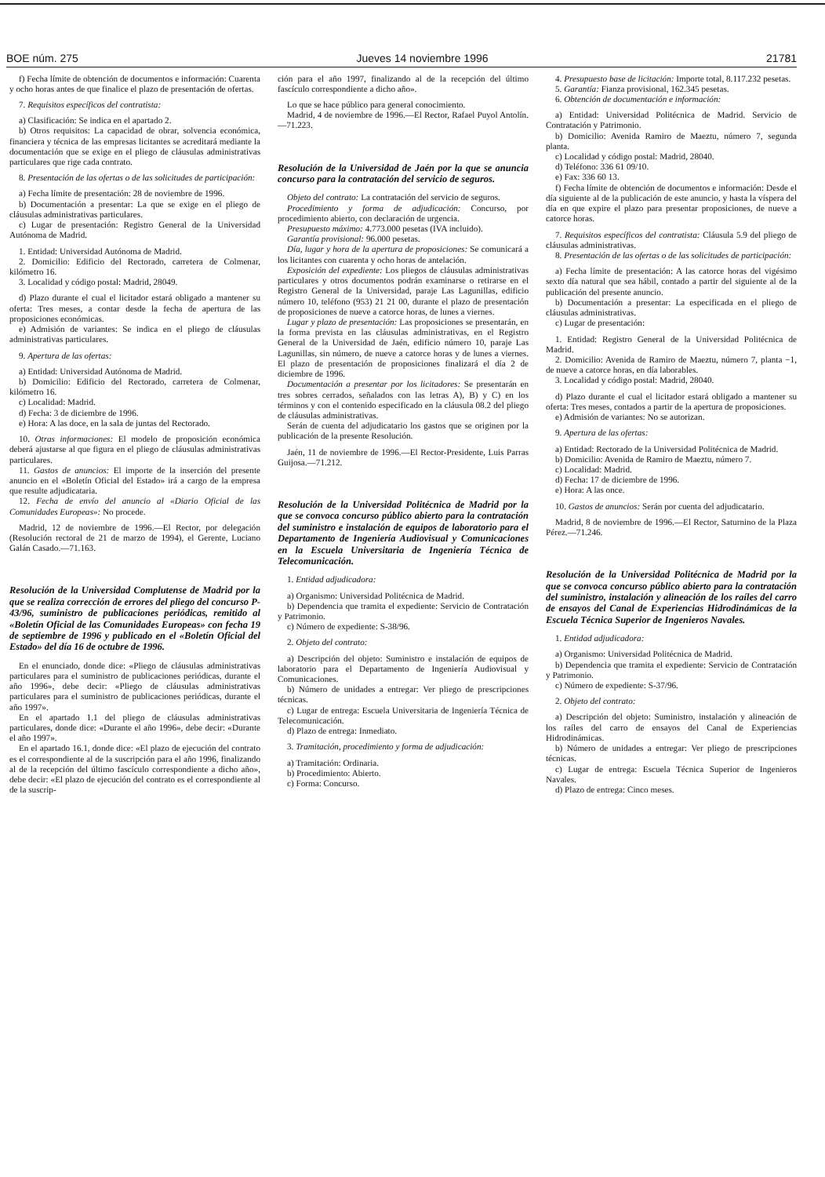BOE núm. 275 Jueves 14 noviembre 1996 21781
f) Fecha límite de obtención de documentos e información: Cuarenta y ocho horas antes de que finalice el plazo de presentación de ofertas.
7. Requisitos específicos del contratista:
a) Clasificación: Se indica en el apartado 2.
b) Otros requisitos: La capacidad de obrar, solvencia económica, financiera y técnica de las empresas licitantes se acreditará mediante la documentación que se exige en el pliego de cláusulas administrativas particulares que rige cada contrato.
8. Presentación de las ofertas o de las solicitudes de participación:
a) Fecha límite de presentación: 28 de noviembre de 1996.
b) Documentación a presentar: La que se exige en el pliego de cláusulas administrativas particulares.
c) Lugar de presentación: Registro General de la Universidad Autónoma de Madrid.
1. Entidad: Universidad Autónoma de Madrid.
2. Domicilio: Edificio del Rectorado, carretera de Colmenar, kilómetro 16.
3. Localidad y código postal: Madrid, 28049.
d) Plazo durante el cual el licitador estará obligado a mantener su oferta: Tres meses, a contar desde la fecha de apertura de las proposiciones económicas.
e) Admisión de variantes: Se indica en el pliego de cláusulas administrativas particulares.
9. Apertura de las ofertas:
a) Entidad: Universidad Autónoma de Madrid.
b) Domicilio: Edificio del Rectorado, carretera de Colmenar, kilómetro 16.
c) Localidad: Madrid.
d) Fecha: 3 de diciembre de 1996.
e) Hora: A las doce, en la sala de juntas del Rectorado.
10. Otras informaciones: El modelo de proposición económica deberá ajustarse al que figura en el pliego de cláusulas administrativas particulares.
11. Gastos de anuncios: El importe de la inserción del presente anuncio en el «Boletín Oficial del Estado» irá a cargo de la empresa que resulte adjudicataria.
12. Fecha de envío del anuncio al «Diario Oficial de las Comunidades Europeas»: No procede.
Madrid, 12 de noviembre de 1996.—El Rector, por delegación (Resolución rectoral de 21 de marzo de 1994), el Gerente, Luciano Galán Casado.—71.163.
Resolución de la Universidad Complutense de Madrid por la que se realiza corrección de errores del pliego del concurso P-43/96, suministro de publicaciones periódicas, remitido al «Boletín Oficial de las Comunidades Europeas» con fecha 19 de septiembre de 1996 y publicado en el «Boletín Oficial del Estado» del día 16 de octubre de 1996.
En el enunciado, donde dice: «Pliego de cláusulas administrativas particulares para el suministro de publicaciones periódicas, durante el año 1996», debe decir: «Pliego de cláusulas administrativas particulares para el suministro de publicaciones periódicas, durante el año 1997».
En el apartado 1.1 del pliego de cláusulas administrativas particulares, donde dice: «Durante el año 1996», debe decir: «Durante el año 1997».
En el apartado 16.1, donde dice: «El plazo de ejecución del contrato es el correspondiente al de la suscripción para el año 1996, finalizando al de la recepción del último fascículo correspondiente a dicho año», debe decir: «El plazo de ejecución del contrato es el correspondiente al de la suscrip-
ción para el año 1997, finalizando al de la recepción del último fascículo correspondiente a dicho año».
Lo que se hace público para general conocimiento.
Madrid, 4 de noviembre de 1996.—El Rector, Rafael Puyol Antolín.—71.223.
Resolución de la Universidad de Jaén por la que se anuncia concurso para la contratación del servicio de seguros.
Objeto del contrato: La contratación del servicio de seguros.
Procedimiento y forma de adjudicación: Concurso, por procedimiento abierto, con declaración de urgencia.
Presupuesto máximo: 4.773.000 pesetas (IVA incluido).
Garantía provisional: 96.000 pesetas.
Día, lugar y hora de la apertura de proposiciones: Se comunicará a los licitantes con cuarenta y ocho horas de antelación.
Exposición del expediente: Los pliegos de cláusulas administrativas particulares y otros documentos podrán examinarse o retirarse en el Registro General de la Universidad, paraje Las Lagunillas, edificio número 10, teléfono (953) 21 21 00, durante el plazo de presentación de proposiciones de nueve a catorce horas, de lunes a viernes.
Lugar y plazo de presentación: Las proposiciones se presentarán, en la forma prevista en las cláusulas administrativas, en el Registro General de la Universidad de Jaén, edificio número 10, paraje Las Lagunillas, sin número, de nueve a catorce horas y de lunes a viernes. El plazo de presentación de proposiciones finalizará el día 2 de diciembre de 1996.
Documentación a presentar por los licitadores: Se presentarán en tres sobres cerrados, señalados con las letras A), B) y C) en los términos y con el contenido especificado en la cláusula 08.2 del pliego de cláusulas administrativas.
Serán de cuenta del adjudicatario los gastos que se originen por la publicación de la presente Resolución.
Jaén, 11 de noviembre de 1996.—El Rector-Presidente, Luis Parras Guijosa.—71.212.
Resolución de la Universidad Politécnica de Madrid por la que se convoca concurso público abierto para la contratación del suministro e instalación de equipos de laboratorio para el Departamento de Ingeniería Audiovisual y Comunicaciones en la Escuela Universitaria de Ingeniería Técnica de Telecomunicación.
1. Entidad adjudicadora:
a) Organismo: Universidad Politécnica de Madrid.
b) Dependencia que tramita el expediente: Servicio de Contratación y Patrimonio.
c) Número de expediente: S-38/96.
2. Objeto del contrato:
a) Descripción del objeto: Suministro e instalación de equipos de laboratorio para el Departamento de Ingeniería Audiovisual y Comunicaciones.
b) Número de unidades a entregar: Ver pliego de prescripciones técnicas.
c) Lugar de entrega: Escuela Universitaria de Ingeniería Técnica de Telecomunicación.
d) Plazo de entrega: Inmediato.
3. Tramitación, procedimiento y forma de adjudicación:
a) Tramitación: Ordinaria.
b) Procedimiento: Abierto.
c) Forma: Concurso.
4. Presupuesto base de licitación: Importe total, 8.117.232 pesetas.
5. Garantía: Fianza provisional, 162.345 pesetas.
6. Obtención de documentación e información:
a) Entidad: Universidad Politécnica de Madrid. Servicio de Contratación y Patrimonio.
b) Domicilio: Avenida Ramiro de Maeztu, número 7, segunda planta.
c) Localidad y código postal: Madrid, 28040.
d) Teléfono: 336 61 09/10.
e) Fax: 336 60 13.
f) Fecha límite de obtención de documentos e información: Desde el día siguiente al de la publicación de este anuncio, y hasta la víspera del día en que expire el plazo para presentar proposiciones, de nueve a catorce horas.
7. Requisitos específicos del contratista: Cláusula 5.9 del pliego de cláusulas administrativas.
8. Presentación de las ofertas o de las solicitudes de participación:
a) Fecha límite de presentación: A las catorce horas del vigésimo sexto día natural que sea hábil, contado a partir del siguiente al de la publicación del presente anuncio.
b) Documentación a presentar: La especificada en el pliego de cláusulas administrativas.
c) Lugar de presentación:
1. Entidad: Registro General de la Universidad Politécnica de Madrid.
2. Domicilio: Avenida de Ramiro de Maeztu, número 7, planta −1, de nueve a catorce horas, en día laborables.
3. Localidad y código postal: Madrid, 28040.
d) Plazo durante el cual el licitador estará obligado a mantener su oferta: Tres meses, contados a partir de la apertura de proposiciones.
e) Admisión de variantes: No se autorizan.
9. Apertura de las ofertas:
a) Entidad: Rectorado de la Universidad Politécnica de Madrid.
b) Domicilio: Avenida de Ramiro de Maeztu, número 7.
c) Localidad: Madrid.
d) Fecha: 17 de diciembre de 1996.
e) Hora: A las once.
10. Gastos de anuncios: Serán por cuenta del adjudicatario.
Madrid, 8 de noviembre de 1996.—El Rector, Saturnino de la Plaza Pérez.—71.246.
Resolución de la Universidad Politécnica de Madrid por la que se convoca concurso público abierto para la contratación del suministro, instalación y alineación de los raíles del carro de ensayos del Canal de Experiencias Hidrodinámicas de la Escuela Técnica Superior de Ingenieros Navales.
1. Entidad adjudicadora:
a) Organismo: Universidad Politécnica de Madrid.
b) Dependencia que tramita el expediente: Servicio de Contratación y Patrimonio.
c) Número de expediente: S-37/96.
2. Objeto del contrato:
a) Descripción del objeto: Suministro, instalación y alineación de los raíles del carro de ensayos del Canal de Experiencias Hidrodinámicas.
b) Número de unidades a entregar: Ver pliego de prescripciones técnicas.
c) Lugar de entrega: Escuela Técnica Superior de Ingenieros Navales.
d) Plazo de entrega: Cinco meses.